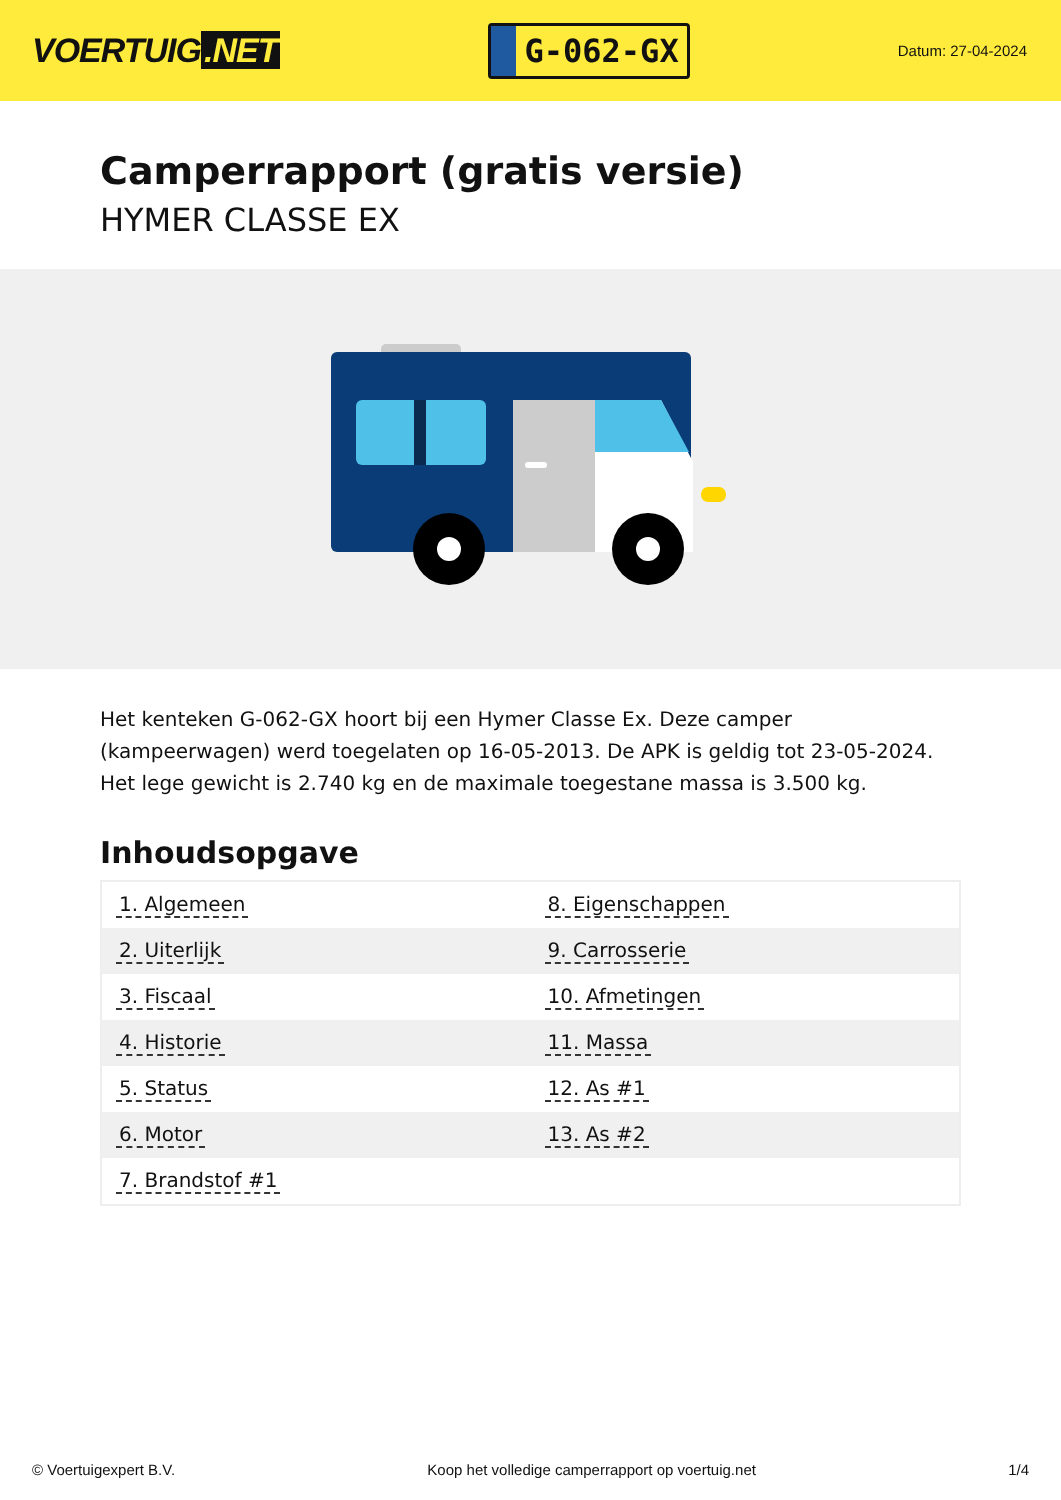VOERTUIG.NET
G-062-GX
Datum: 27-04-2024
Camperrapport (gratis versie)
HYMER CLASSE EX
Het kenteken G-062-GX hoort bij een Hymer Classe Ex. Deze camper (kampeerwagen) werd toegelaten op 16-05-2013. De APK is geldig tot 23-05-2024. Het lege gewicht is 2.740 kg en de maximale toegestane massa is 3.500 kg.
Inhoudsopgave
| 1. Algemeen | 8. Eigenschappen |
| 2. Uiterlijk | 9. Carrosserie |
| 3. Fiscaal | 10. Afmetingen |
| 4. Historie | 11. Massa |
| 5. Status | 12. As #1 |
| 6. Motor | 13. As #2 |
| 7. Brandstof #1 | |
© Voertuigexpert B.V. Koop het volledige camperrapport op voertuig.net 1/4